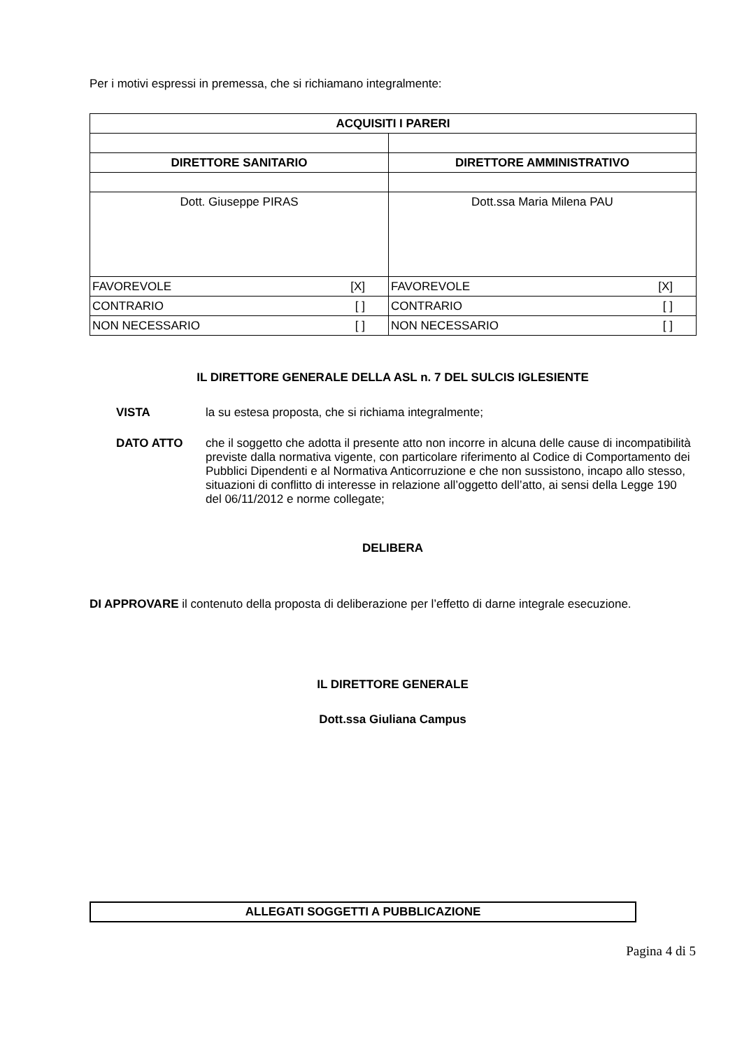Per i motivi espressi in premessa, che si richiamano integralmente:
| ACQUISITI I PARERI | |
| --- | --- |
| DIRETTORE SANITARIO | DIRETTORE AMMINISTRATIVO |
| Dott. Giuseppe PIRAS | Dott.ssa Maria Milena PAU |
| FAVOREVOLE [X] | FAVOREVOLE [X] |
| CONTRARIO [ ] | CONTRARIO [ ] |
| NON NECESSARIO [ ] | NON NECESSARIO [ ] |
IL DIRETTORE GENERALE DELLA ASL n. 7 DEL SULCIS IGLESIENTE
VISTA la su estesa proposta, che si richiama integralmente;
DATO ATTO che il soggetto che adotta il presente atto non incorre in alcuna delle cause di incompatibilità previste dalla normativa vigente, con particolare riferimento al Codice di Comportamento dei Pubblici Dipendenti e al Normativa Anticorruzione e che non sussistono, incapo allo stesso, situazioni di conflitto di interesse in relazione all’oggetto dell’atto, ai sensi della Legge 190 del 06/11/2012 e norme collegate;
DELIBERA
DI APPROVARE il contenuto della proposta di deliberazione per l’effetto di darne integrale esecuzione.
IL DIRETTORE GENERALE
Dott.ssa Giuliana Campus
ALLEGATI SOGGETTI A PUBBLICAZIONE
Pagina 4 di 5